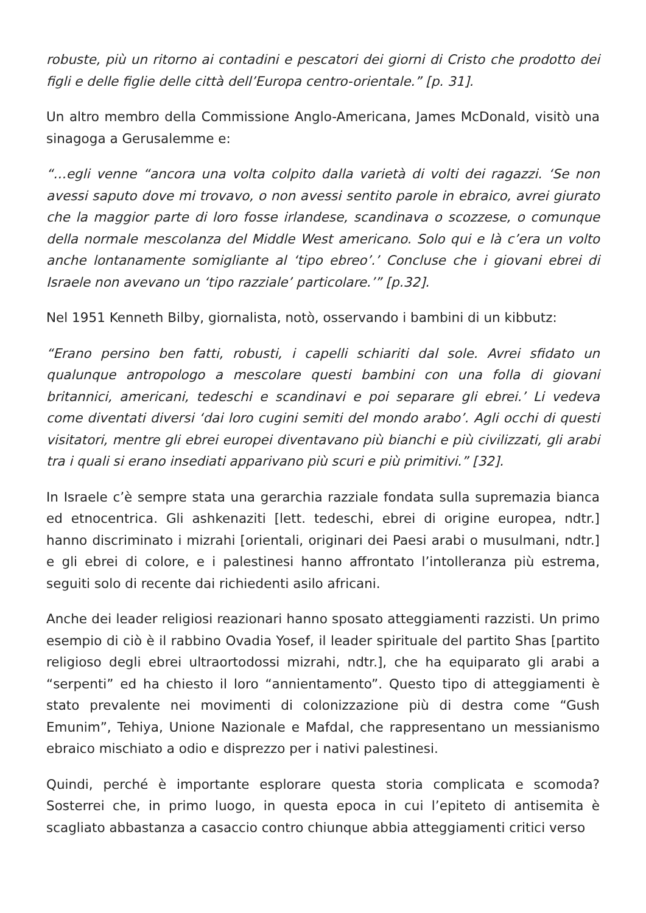robuste, più un ritorno ai contadini e pescatori dei giorni di Cristo che prodotto dei figli e delle figlie delle città dell’Europa centro-orientale.” [p. 31].
Un altro membro della Commissione Anglo-Americana, James McDonald, visitò una sinagoga a Gerusalemme e:
“…egli venne “ancora una volta colpito dalla varietà di volti dei ragazzi. ‘Se non avessi saputo dove mi trovavo, o non avessi sentito parole in ebraico, avrei giurato che la maggior parte di loro fosse irlandese, scandinava o scozzese, o comunque della normale mescolanza del Middle West americano. Solo qui e là c’era un volto anche lontanamente somigliante al ‘tipo ebreo’.’ Concluse che i giovani ebrei di Israele non avevano un ‘tipo razziale’ particolare.’” [p.32].
Nel 1951 Kenneth Bilby, giornalista, notò, osservando i bambini di un kibbutz:
“Erano persino ben fatti, robusti, i capelli schiariti dal sole. Avrei sfidato un qualunque antropologo a mescolare questi bambini con una folla di giovani britannici, americani, tedeschi e scandinavi e poi separare gli ebrei.’ Li vedeva come diventati diversi ‘dai loro cugini semiti del mondo arabo’. Agli occhi di questi visitatori, mentre gli ebrei europei diventavano più bianchi e più civilizzati, gli arabi tra i quali si erano insediati apparivano più scuri e più primitivi.” [32].
In Israele c’è sempre stata una gerarchia razziale fondata sulla supremazia bianca ed etnocentrica. Gli ashkenaziti [lett. tedeschi, ebrei di origine europea, ndtr.] hanno discriminato i mizrahi [orientali, originari dei Paesi arabi o musulmani, ndtr.] e gli ebrei di colore, e i palestinesi hanno affrontato l’intolleranza più estrema, seguiti solo di recente dai richiedenti asilo africani.
Anche dei leader religiosi reazionari hanno sposato atteggiamenti razzisti. Un primo esempio di ciò è il rabbino Ovadia Yosef, il leader spirituale del partito Shas [partito religioso degli ebrei ultraortodossi mizrahi, ndtr.], che ha equiparato gli arabi a “serpenti” ed ha chiesto il loro “annientamento”. Questo tipo di atteggiamenti è stato prevalente nei movimenti di colonizzazione più di destra come “Gush Emunim”, Tehiya, Unione Nazionale e Mafdal, che rappresentano un messianismo ebraico mischiato a odio e disprezzo per i nativi palestinesi.
Quindi, perché è importante esplorare questa storia complicata e scomoda? Sosterrei che, in primo luogo, in questa epoca in cui l’epiteto di antisemita è scagliato abbastanza a casaccio contro chiunque abbia atteggiamenti critici verso